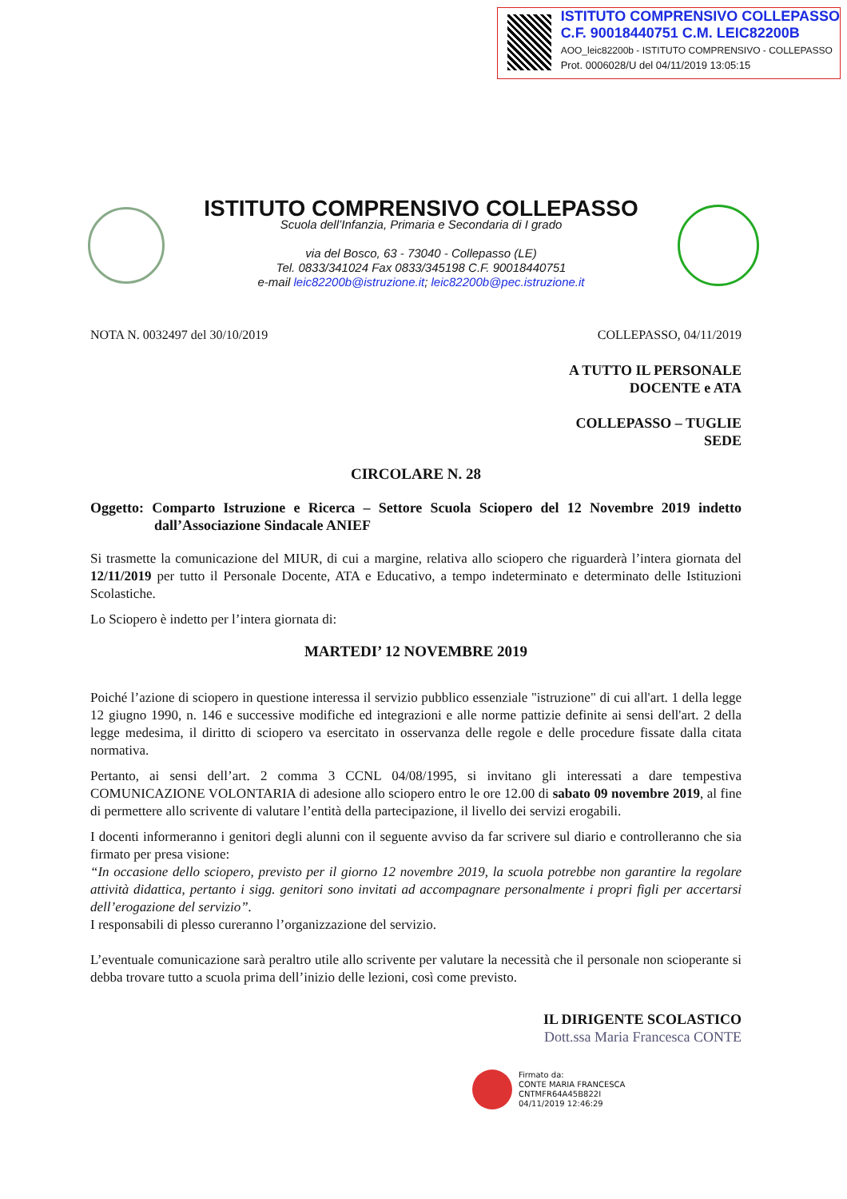ISTITUTO COMPRENSIVO COLLEPASSO
C.F. 90018440751 C.M. LEIC82200B
AOO_leic82200b - ISTITUTO COMPRENSIVO - COLLEPASSO
Prot. 0006028/U del 04/11/2019 13:05:15
ISTITUTO COMPRENSIVO COLLEPASSO
Scuola dell’Infanzia, Primaria e Secondaria di I grado
via del Bosco, 63 - 73040 - Collepasso (LE)
Tel. 0833/341024 Fax 0833/345198 C.F. 90018440751
e-mail leic82200b@istruzione.it; leic82200b@pec.istruzione.it
NOTA N. 0032497 del 30/10/2019 COLLEPASSO, 04/11/2019
A TUTTO IL PERSONALE
DOCENTE e ATA
COLLEPASSO – TUGLIE
SEDE
CIRCOLARE N. 28
Oggetto: Comparto Istruzione e Ricerca – Settore Scuola Sciopero del 12 Novembre 2019 indetto dall’Associazione Sindacale ANIEF
Si trasmette la comunicazione del MIUR, di cui a margine, relativa allo sciopero che riguarderà l’intera giornata del 12/11/2019 per tutto il Personale Docente, ATA e Educativo, a tempo indeterminato e determinato delle Istituzioni Scolastiche.
Lo Sciopero è indetto per l’intera giornata di:
MARTEDI’ 12 NOVEMBRE 2019
Poiché l’azione di sciopero in questione interessa il servizio pubblico essenziale "istruzione" di cui all'art. 1 della legge 12 giugno 1990, n. 146 e successive modifiche ed integrazioni e alle norme pattizie definite ai sensi dell'art. 2 della legge medesima, il diritto di sciopero va esercitato in osservanza delle regole e delle procedure fissate dalla citata normativa.
Pertanto, ai sensi dell’art. 2 comma 3 CCNL 04/08/1995, si invitano gli interessati a dare tempestiva COMUNICAZIONE VOLONTARIA di adesione allo sciopero entro le ore 12.00 di sabato 09 novembre 2019, al fine di permettere allo scrivente di valutare l’entità della partecipazione, il livello dei servizi erogabili.
I docenti informeranno i genitori degli alunni con il seguente avviso da far scrivere sul diario e controlleranno che sia firmato per presa visione:
“In occasione dello sciopero, previsto per il giorno 12 novembre 2019, la scuola potrebbe non garantire la regolare attività didattica, pertanto i sigg. genitori sono invitati ad accompagnare personalmente i propri figli per accertarsi dell’erogazione del servizio”.
I responsabili di plesso cureranno l’organizzazione del servizio.
L’eventuale comunicazione sarà peraltro utile allo scrivente per valutare la necessità che il personale non scioperante si debba trovare tutto a scuola prima dell’inizio delle lezioni, così come previsto.
IL DIRIGENTE SCOLASTICO
Dott.ssa Maria Francesca CONTE
Firmato da:
CONTE MARIA FRANCESCA
CNTMFR64A45B822I
04/11/2019 12:46:29